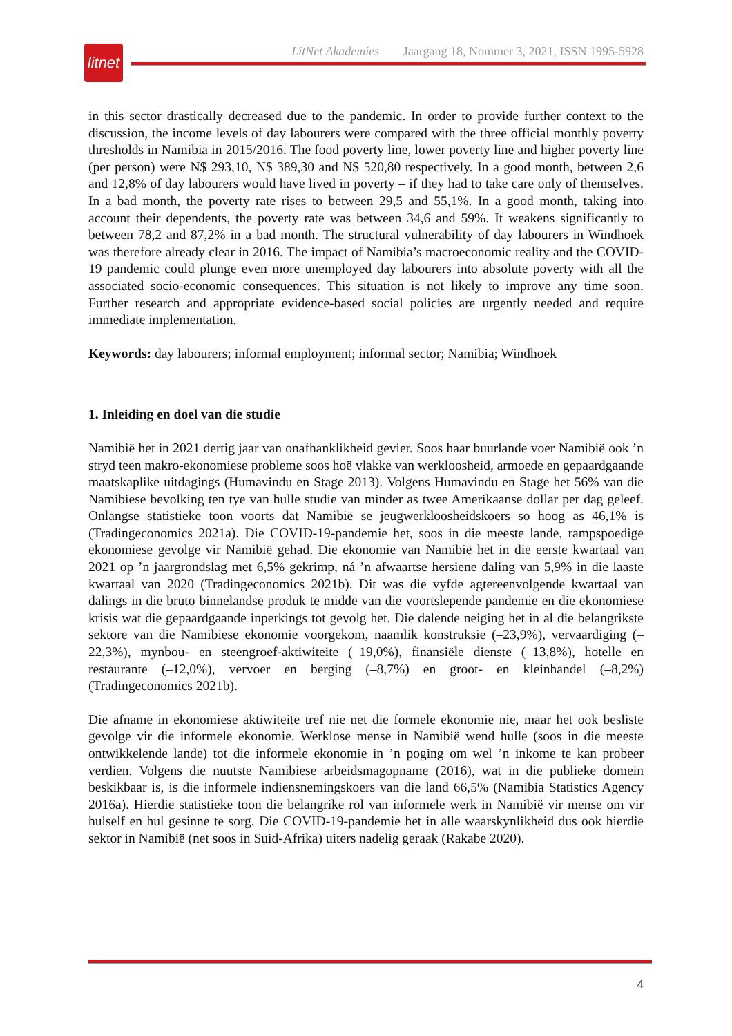litnet
LitNet Akademies Jaargang 18, Nommer 3, 2021, ISSN 1995-5928
in this sector drastically decreased due to the pandemic. In order to provide further context to the discussion, the income levels of day labourers were compared with the three official monthly poverty thresholds in Namibia in 2015/2016. The food poverty line, lower poverty line and higher poverty line (per person) were N$ 293,10, N$ 389,30 and N$ 520,80 respectively. In a good month, between 2,6 and 12,8% of day labourers would have lived in poverty – if they had to take care only of themselves. In a bad month, the poverty rate rises to between 29,5 and 55,1%. In a good month, taking into account their dependents, the poverty rate was between 34,6 and 59%. It weakens significantly to between 78,2 and 87,2% in a bad month. The structural vulnerability of day labourers in Windhoek was therefore already clear in 2016. The impact of Namibia’s macroeconomic reality and the COVID-19 pandemic could plunge even more unemployed day labourers into absolute poverty with all the associated socio-economic consequences. This situation is not likely to improve any time soon. Further research and appropriate evidence-based social policies are urgently needed and require immediate implementation.
Keywords: day labourers; informal employment; informal sector; Namibia; Windhoek
1. Inleiding en doel van die studie
Namibië het in 2021 dertig jaar van onafhanklikheid gevier. Soos haar buurlande voer Namibië ook ’n stryd teen makro-ekonomiese probleme soos hoë vlakke van werkloosheid, armoede en gepaardgaande maatskaplike uitdagings (Humavindu en Stage 2013). Volgens Humavindu en Stage het 56% van die Namibiese bevolking ten tye van hulle studie van minder as twee Amerikaanse dollar per dag geleef. Onlangse statistieke toon voorts dat Namibië se jeugwerkloosheidskoers so hoog as 46,1% is (Tradingeconomics 2021a). Die COVID-19-pandemie het, soos in die meeste lande, rampspoedige ekonomiese gevolge vir Namibië gehad. Die ekonomie van Namibië het in die eerste kwartaal van 2021 op ’n jaargrondslag met 6,5% gekrimp, ná ’n afwaartse hersiene daling van 5,9% in die laaste kwartaal van 2020 (Tradingeconomics 2021b). Dit was die vyfde agtereenvolgende kwartaal van dalings in die bruto binnelandse produk te midde van die voortslepende pandemie en die ekonomiese krisis wat die gepaardgaande inperkings tot gevolg het. Die dalende neiging het in al die belangrikste sektore van die Namibiese ekonomie voorgekom, naamlik konstruksie (–23,9%), vervaardiging (–22,3%), mynbou- en steengroef-aktiwiteite (–19,0%), finansiële dienste (–13,8%), hotelle en restaurante (–12,0%), vervoer en berging (–8,7%) en groot- en kleinhandel (–8,2%) (Tradingeconomics 2021b).
Die afname in ekonomiese aktiwiteite tref nie net die formele ekonomie nie, maar het ook besliste gevolge vir die informele ekonomie. Werklose mense in Namibië wend hulle (soos in die meeste ontwikkelende lande) tot die informele ekonomie in ’n poging om wel ’n inkome te kan probeer verdien. Volgens die nuutste Namibiese arbeidsmagopname (2016), wat in die publieke domein beskikbaar is, is die informele indiensnemingskoers van die land 66,5% (Namibia Statistics Agency 2016a). Hierdie statistieke toon die belangrike rol van informele werk in Namibië vir mense om vir hulself en hul gesinne te sorg. Die COVID-19-pandemie het in alle waarskynlikheid dus ook hierdie sektor in Namibië (net soos in Suid-Afrika) uiters nadelig geraak (Rakabe 2020).
4